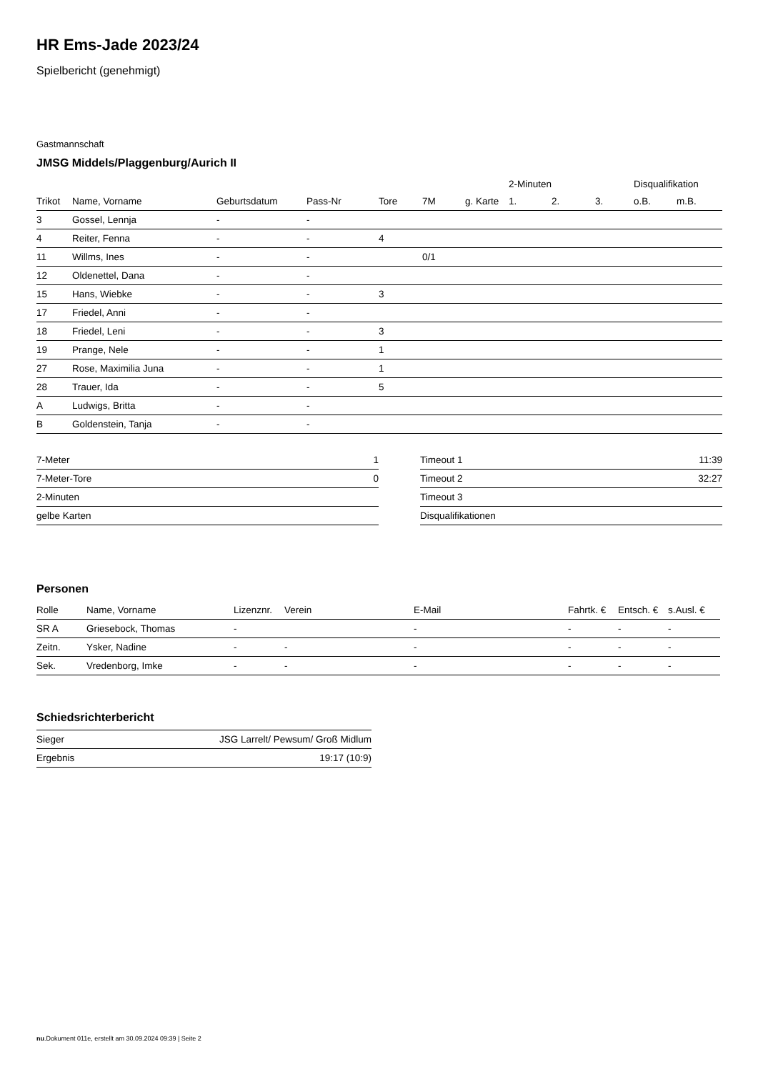HR Ems-Jade 2023/24
Spielbericht (genehmigt)
Gastmannschaft
JMSG Middels/Plaggenburg/Aurich II
| | | | | | | | 2-Minuten | | | Disqualifikation | |
| --- | --- | --- | --- | --- | --- | --- | --- | --- | --- | --- | --- |
| Trikot | Name, Vorname | Geburtsdatum | Pass-Nr | Tore | 7M | g. Karte | 1. | 2. | 3. | o.B. | m.B. |
| 3 | Gossel, Lennja | - | - | | | | | | | | |
| 4 | Reiter, Fenna | - | - | 4 | | | | | | | |
| 11 | Willms, Ines | - | - | | 0/1 | | | | | | |
| 12 | Oldenettel, Dana | - | - | | | | | | | | |
| 15 | Hans, Wiebke | - | - | 3 | | | | | | | |
| 17 | Friedel, Anni | - | - | | | | | | | | |
| 18 | Friedel, Leni | - | - | 3 | | | | | | | |
| 19 | Prange, Nele | - | - | 1 | | | | | | | |
| 27 | Rose, Maximilia Juna | - | - | 1 | | | | | | | |
| 28 | Trauer, Ida | - | - | 5 | | | | | | | |
| A | Ludwigs, Britta | - | - | | | | | | | | |
| B | Goldenstein, Tanja | - | - | | | | | | | | |
| 7-Meter | 1 |
| 7-Meter-Tore | 0 |
| 2-Minuten | |
| gelbe Karten | |
| Timeout 1 | 11:39 |
| Timeout 2 | 32:27 |
| Timeout 3 | |
| Disqualifikationen | |
Personen
| Rolle | Name, Vorname | Lizenznr. | Verein | E-Mail | Fahrtk. € | Entsch. € | s.Ausl. € |
| --- | --- | --- | --- | --- | --- | --- | --- |
| SR A | Griesebock, Thomas | - | | - | - | - | - |
| Zeitn. | Ysker, Nadine | - | - | - | - | - | - |
| Sek. | Vredenborg, Imke | - | - | - | - | - | - |
Schiedsrichterbericht
| Sieger | JSG Larrelt/ Pewsum/ Groß Midlum |
| Ergebnis | 19:17 (10:9) |
nu.Dokument 011e, erstellt am 30.09.2024 09:39 | Seite 2